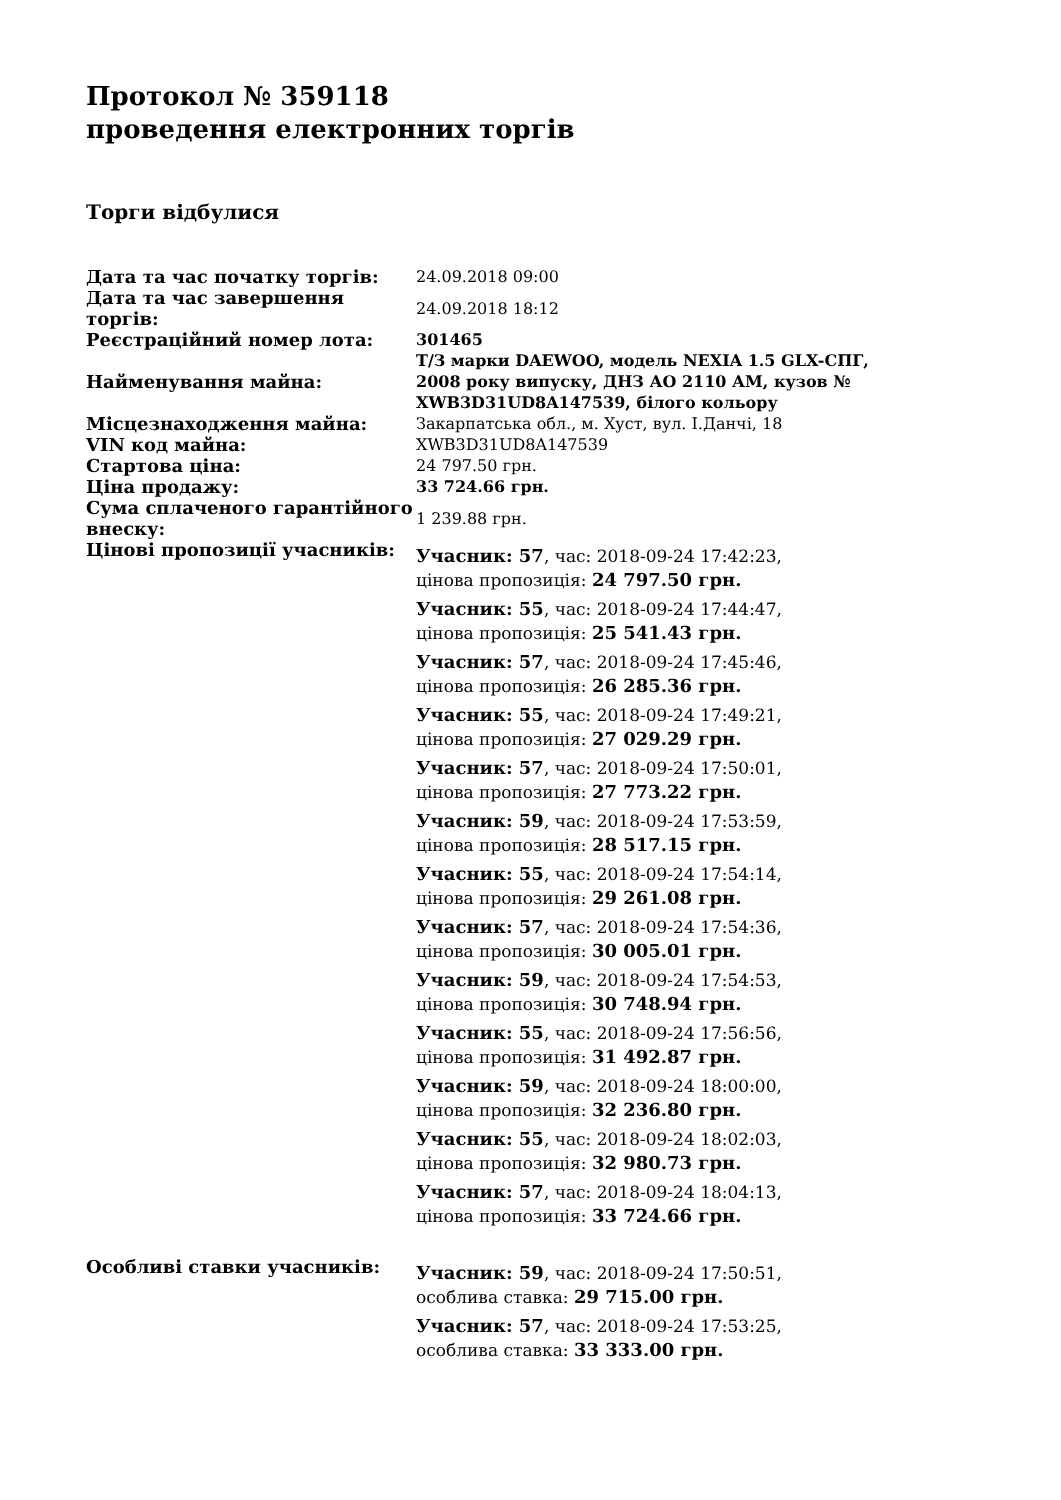Протокол № 359118
проведення електронних торгів
Торги відбулися
| Дата та час початку торгів: | 24.09.2018 09:00 |
| Дата та час завершення торгів: | 24.09.2018 18:12 |
| Реєстраційний номер лота: | 301465 |
| Найменування майна: | Т/З марки DAEWOO, модель NEXIA 1.5 GLX-СПГ, 2008 року випуску, ДНЗ АО 2110 АМ, кузов № XWB3D31UD8A147539, білого кольору |
| Місцезнаходження майна: | Закарпатська обл., м. Хуст, вул. І.Данчі, 18 |
| VIN код майна: | XWB3D31UD8A147539 |
| Стартова ціна: | 24 797.50 грн. |
| Ціна продажу: | 33 724.66 грн. |
| Сума сплаченого гарантійного внеску: | 1 239.88 грн. |
| Цінові пропозиції учасників: | Учасник: 57 , час: 2018-09-24 17:42:23, цінова пропозиція: 24 797.50 грн. Учасник: 55 , час: 2018-09-24 17:44:47, цінова пропозиція: 25 541.43 грн. Учасник: 57 , час: 2018-09-24 17:45:46, цінова пропозиція: 26 285.36 грн. Учасник: 55 , час: 2018-09-24 17:49:21, цінова пропозиція: 27 029.29 грн. Учасник: 57 , час: 2018-09-24 17:50:01, цінова пропозиція: 27 773.22 грн. Учасник: 59 , час: 2018-09-24 17:53:59, цінова пропозиція: 28 517.15 грн. Учасник: 55 , час: 2018-09-24 17:54:14, цінова пропозиція: 29 261.08 грн. Учасник: 57 , час: 2018-09-24 17:54:36, цінова пропозиція: 30 005.01 грн. Учасник: 59 , час: 2018-09-24 17:54:53, цінова пропозиція: 30 748.94 грн. Учасник: 55 , час: 2018-09-24 17:56:56, цінова пропозиція: 31 492.87 грн. Учасник: 59 , час: 2018-09-24 18:00:00, цінова пропозиція: 32 236.80 грн. Учасник: 55 , час: 2018-09-24 18:02:03, цінова пропозиція: 32 980.73 грн. Учасник: 57 , час: 2018-09-24 18:04:13, цінова пропозиція: 33 724.66 грн. |
| Особливі ставки учасників: | Учасник: 59 , час: 2018-09-24 17:50:51, особлива ставка: 29 715.00 грн. Учасник: 57 , час: 2018-09-24 17:53:25, особлива ставка: 33 333.00 грн. |